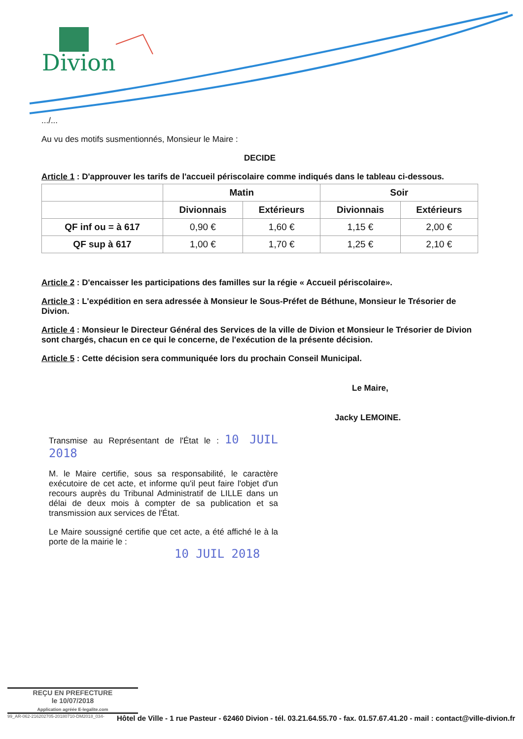Divion
.../...
Au vu des motifs susmentionnés, Monsieur le Maire :
DECIDE
Article 1 : D'approuver les tarifs de l'accueil périscolaire comme indiqués dans le tableau ci-dessous.
| | Matin | | Soir | |
| --- | --- | --- | --- | --- |
| | Divionnais | Extérieurs | Divionnais | Extérieurs |
| QF inf ou = à 617 | 0,90 € | 1,60 € | 1,15 € | 2,00 € |
| QF sup à 617 | 1,00 € | 1,70 € | 1,25 € | 2,10 € |
Article 2 : D'encaisser les participations des familles sur la régie « Accueil périscolaire».
Article 3 : L'expédition en sera adressée à Monsieur le Sous-Préfet de Béthune, Monsieur le Trésorier de Divion.
Article 4 : Monsieur le Directeur Général des Services de la ville de Divion et Monsieur le Trésorier de Divion sont chargés, chacun en ce qui le concerne, de l'exécution de la présente décision.
Article 5 : Cette décision sera communiquée lors du prochain Conseil Municipal.
Le Maire,
Jacky LEMOINE.
Transmise au Représentant de l'État le : 10 JUIL 2018
M. le Maire certifie, sous sa responsabilité, le caractère exécutoire de cet acte, et informe qu'il peut faire l'objet d'un recours auprès du Tribunal Administratif de LILLE dans un délai de deux mois à compter de sa publication et sa transmission aux services de l'État.
Le Maire soussigné certifie que cet acte, a été affiché le à la porte de la mairie le :
10 JUIL 2018
REÇU EN PREFECTURE
le 10/07/2018
Application agréée E-legalite.com
99_AR-062-216202705-20180710-DM2018_034- Hôtel de Ville - 1 rue Pasteur - 62460 Divion - tél. 03.21.64.55.70 - fax. 01.57.67.41.20 - mail : contact@ville-divion.fr